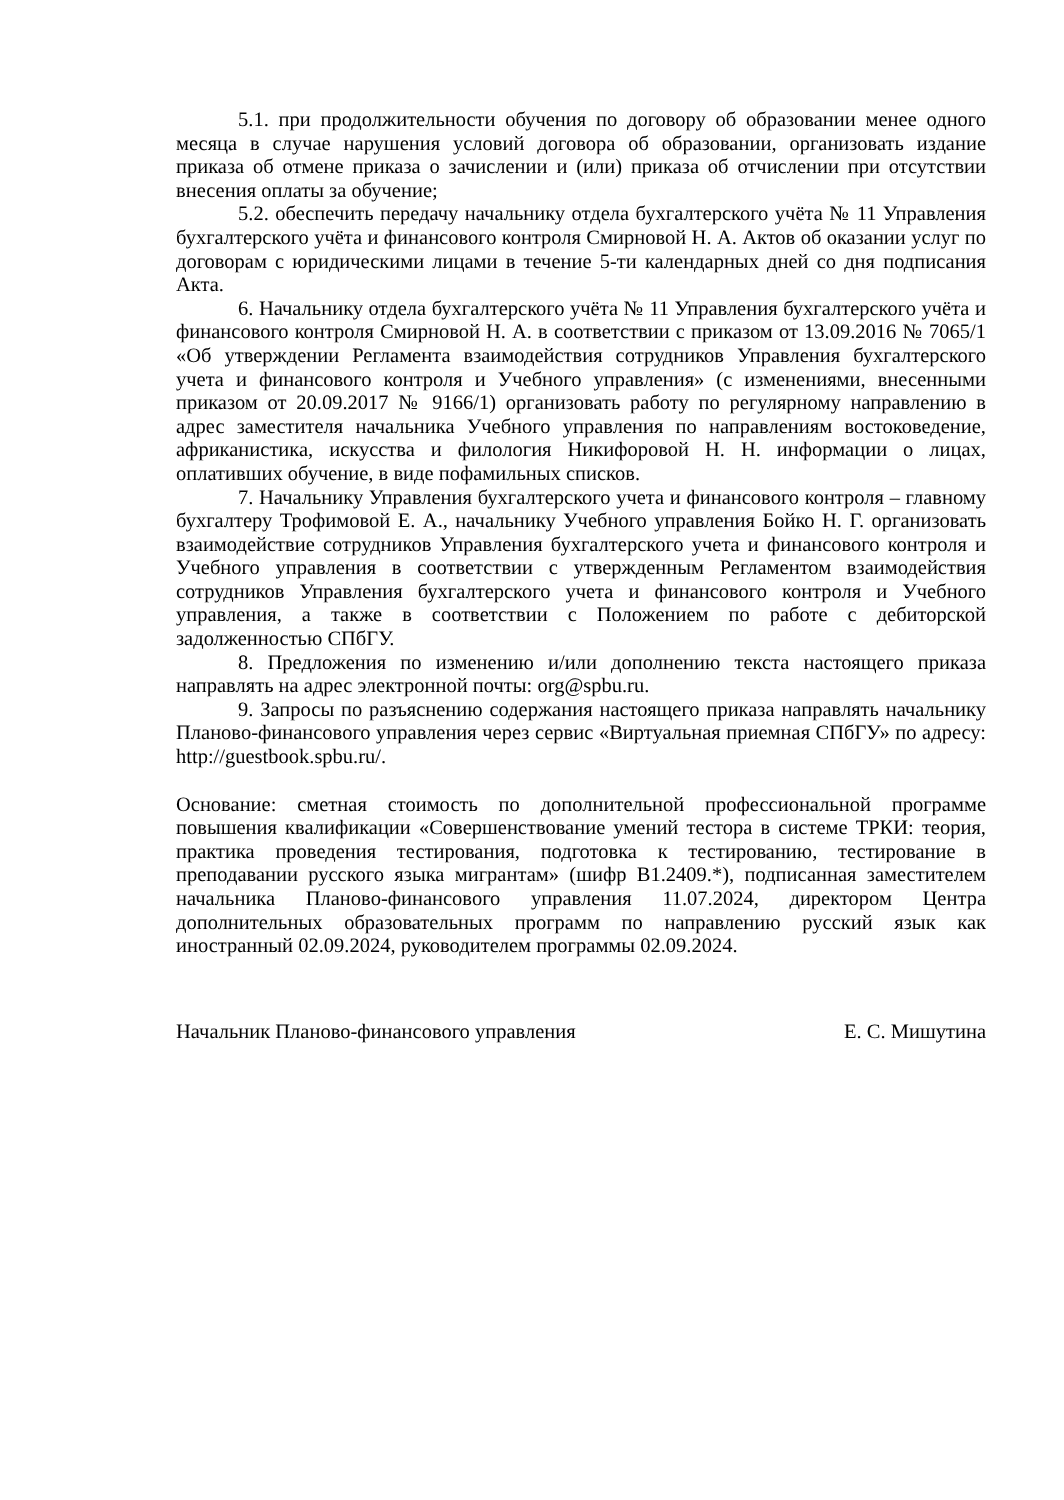5.1. при продолжительности обучения по договору об образовании менее одного месяца в случае нарушения условий договора об образовании, организовать издание приказа об отмене приказа о зачислении и (или) приказа об отчислении при отсутствии внесения оплаты за обучение;
5.2. обеспечить передачу начальнику отдела бухгалтерского учёта № 11 Управления бухгалтерского учёта и финансового контроля Смирновой Н. А. Актов об оказании услуг по договорам с юридическими лицами в течение 5-ти календарных дней со дня подписания Акта.
6. Начальнику отдела бухгалтерского учёта № 11 Управления бухгалтерского учёта и финансового контроля Смирновой Н. А. в соответствии с приказом от 13.09.2016 № 7065/1 «Об утверждении Регламента взаимодействия сотрудников Управления бухгалтерского учета и финансового контроля и Учебного управления» (с изменениями, внесенными приказом от 20.09.2017 № 9166/1) организовать работу по регулярному направлению в адрес заместителя начальника Учебного управления по направлениям востоковедение, африканистика, искусства и филология Никифоровой Н. Н. информации о лицах, оплативших обучение, в виде пофамильных списков.
7. Начальнику Управления бухгалтерского учета и финансового контроля – главному бухгалтеру Трофимовой Е. А., начальнику Учебного управления Бойко Н. Г. организовать взаимодействие сотрудников Управления бухгалтерского учета и финансового контроля и Учебного управления в соответствии с утвержденным Регламентом взаимодействия сотрудников Управления бухгалтерского учета и финансового контроля и Учебного управления, а также в соответствии с Положением по работе с дебиторской задолженностью СПбГУ.
8. Предложения по изменению и/или дополнению текста настоящего приказа направлять на адрес электронной почты: org@spbu.ru.
9. Запросы по разъяснению содержания настоящего приказа направлять начальнику Планово-финансового управления через сервис «Виртуальная приемная СПбГУ» по адресу: http://guestbook.spbu.ru/.
Основание: сметная стоимость по дополнительной профессиональной программе повышения квалификации «Совершенствование умений тестора в системе ТРКИ: теория, практика проведения тестирования, подготовка к тестированию, тестирование в преподавании русского языка мигрантам» (шифр В1.2409.*), подписанная заместителем начальника Планово-финансового управления 11.07.2024, директором Центра дополнительных образовательных программ по направлению русский язык как иностранный 02.09.2024, руководителем программы 02.09.2024.
Начальник Планово-финансового управления Е. С. Мишутина